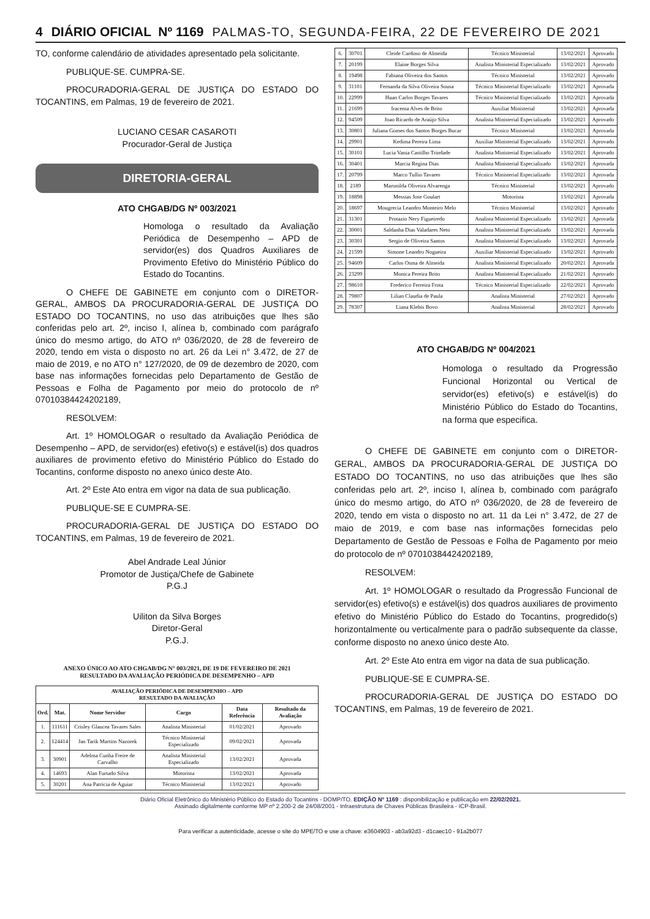4 DIÁRIO OFICIAL Nº 1169 PALMAS-TO, SEGUNDA-FEIRA, 22 DE FEVEREIRO DE 2021
TO, conforme calendário de atividades apresentado pela solicitante.
PUBLIQUE-SE. CUMPRA-SE.
PROCURADORIA-GERAL DE JUSTIÇA DO ESTADO DO TOCANTINS, em Palmas, 19 de fevereiro de 2021.
LUCIANO CESAR CASAROTI
Procurador-Geral de Justiça
DIRETORIA-GERAL
ATO CHGAB/DG Nº 003/2021
Homologa o resultado da Avaliação Periódica de Desempenho – APD de servidor(es) dos Quadros Auxiliares de Provimento Efetivo do Ministério Público do Estado do Tocantins.
O CHEFE DE GABINETE em conjunto com o DIRETOR-GERAL, AMBOS DA PROCURADORIA-GERAL DE JUSTIÇA DO ESTADO DO TOCANTINS, no uso das atribuições que lhes são conferidas pelo art. 2º, inciso I, alínea b, combinado com parágrafo único do mesmo artigo, do ATO nº 036/2020, de 28 de fevereiro de 2020, tendo em vista o disposto no art. 26 da Lei n° 3.472, de 27 de maio de 2019, e no ATO n° 127/2020, de 09 de dezembro de 2020, com base nas informações fornecidas pelo Departamento de Gestão de Pessoas e Folha de Pagamento por meio do protocolo de nº 07010384424202189,
RESOLVEM:
Art. 1º HOMOLOGAR o resultado da Avaliação Periódica de Desempenho – APD, de servidor(es) efetivo(s) e estável(is) dos quadros auxiliares de provimento efetivo do Ministério Público do Estado do Tocantins, conforme disposto no anexo único deste Ato.
Art. 2º Este Ato entra em vigor na data de sua publicação.
PUBLIQUE-SE E CUMPRA-SE.
PROCURADORIA-GERAL DE JUSTIÇA DO ESTADO DO TOCANTINS, em Palmas, 19 de fevereiro de 2021.
Abel Andrade Leal Júnior
Promotor de Justiça/Chefe de Gabinete
P.G.J
Uiliton da Silva Borges
Diretor-Geral
P.G.J.
ANEXO ÚNICO AO ATO CHGAB/DG N° 003/2021, DE 19 DE FEVEREIRO DE 2021
RESULTADO DA AVALIAÇÃO PERIÓDICA DE DESEMPENHO – APD
| AVALIAÇÃO PERIÓDICA DE DESEMPENHO – APD RESULTADO DA AVALIAÇÃO | | | | | |
| --- | --- | --- | --- | --- | --- |
| Ord. | Mat. | Nome Servidor | Cargo | Data Referência | Resultado da Avaliação |
| 1. | 111611 | Crisley Glaucea Tavares Sales | Analista Ministerial | 01/02/2021 | Aprovado |
| 2. | 124414 | Jan Tarik Martins Nazorek | Técnico Ministerial Especializado | 09/02/2021 | Aprovada |
| 3. | 30901 | Adelma Cunha Freire de Carvalho | Analista Ministerial Especializado | 13/02/2021 | Aprovada |
| 4. | 14693 | Alan Furtado Silva | Motorista | 13/02/2021 | Aprovada |
| 5. | 30201 | Ana Patricia de Aguiar | Técnico Ministerial | 13/02/2021 | Aprovado |
| 6. | 30701 | Cleide Cardoso de Almeida | Técnico Ministerial | 13/02/2021 | Aprovado |
| 7. | 20199 | Elaine Borges Silva | Analista Ministerial Especializado | 13/02/2021 | Aprovado |
| 8. | 19498 | Fabiana Oliveira dos Santos | Técnico Ministerial | 13/02/2021 | Aprovado |
| 9. | 31101 | Fernanda da Silva Oliveira Sousa | Técnico Ministerial Especializado | 13/02/2021 | Aprovada |
| 10. | 22999 | Huan Carlos Borges Tavares | Técnico Ministerial Especializado | 13/02/2021 | Aprovada |
| 11. | 21699 | Iracema Alves de Brito | Auxiliar Ministerial | 13/02/2021 | Aprovada |
| 12. | 94509 | Joao Ricardo de Araújo Silva | Analista Ministerial Especializado | 13/02/2021 | Aprovado |
| 13. | 30801 | Juliana Gomes dos Santos Borges Bucar | Técnico Ministerial | 13/02/2021 | Aprovada |
| 14. | 29901 | Kedima Pereira Lima | Auxiliar Ministerial Especializado | 13/02/2021 | Aprovado |
| 15. | 30101 | Lucia Vania Castilho Trindade | Analista Ministerial Especializado | 13/02/2021 | Aprovado |
| 16. | 30401 | Marcia Regina Dias | Analista Ministerial Especializado | 13/02/2021 | Aprovada |
| 17. | 20799 | Marco Tullio Tavares | Técnico Ministerial Especializado | 13/02/2021 | Aprovada |
| 18. | 2189 | Maronilda Oliveira Alvarenga | Técnico Ministerial | 13/02/2021 | Aprovado |
| 19. | 18898 | Messias Jose Goulart | Motorista | 13/02/2021 | Aprovada |
| 20. | 18697 | Mougrecia Leandro Monteiro Melo | Técnico Ministerial | 13/02/2021 | Aprovado |
| 21. | 31301 | Protazio Nery Figueiredo | Analista Ministerial Especializado | 13/02/2021 | Aprovada |
| 22. | 30001 | Saldanha Dias Valadares Neto | Analista Ministerial Especializado | 13/02/2021 | Aprovada |
| 23. | 30301 | Sergio de Oliveira Santos | Analista Ministerial Especializado | 13/02/2021 | Aprovada |
| 24. | 21599 | Simone Leandro Nogueira | Auxiliar Ministerial Especializado | 13/02/2021 | Aprovado |
| 25. | 94609 | Carlos Osma de Almeida | Analista Ministerial Especializado | 20/02/2021 | Aprovada |
| 26. | 23299 | Monica Pereira Brito | Analista Ministerial Especializado | 21/02/2021 | Aprovado |
| 27. | 98610 | Frederico Ferreira Frota | Técnico Ministerial Especializado | 22/02/2021 | Aprovado |
| 28. | 79807 | Lilian Claudia de Paula | Analista Ministerial | 27/02/2021 | Aprovado |
| 29. | 78307 | Liana Klebis Bovo | Analista Ministerial | 28/02/2021 | Aprovado |
ATO CHGAB/DG Nº 004/2021
Homologa o resultado da Progressão Funcional Horizontal ou Vertical de servidor(es) efetivo(s) e estável(is) do Ministério Público do Estado do Tocantins, na forma que especifica.
O CHEFE DE GABINETE em conjunto com o DIRETOR-GERAL, AMBOS DA PROCURADORIA-GERAL DE JUSTIÇA DO ESTADO DO TOCANTINS, no uso das atribuições que lhes são conferidas pelo art. 2º, inciso I, alínea b, combinado com parágrafo único do mesmo artigo, do ATO nº 036/2020, de 28 de fevereiro de 2020, tendo em vista o disposto no art. 11 da Lei n° 3.472, de 27 de maio de 2019, e com base nas informações fornecidas pelo Departamento de Gestão de Pessoas e Folha de Pagamento por meio do protocolo de nº 07010384424202189,
RESOLVEM:
Art. 1º HOMOLOGAR o resultado da Progressão Funcional de servidor(es) efetivo(s) e estável(is) dos quadros auxiliares de provimento efetivo do Ministério Público do Estado do Tocantins, progredido(s) horizontalmente ou verticalmente para o padrão subsequente da classe, conforme disposto no anexo único deste Ato.
Art. 2º Este Ato entra em vigor na data de sua publicação.
PUBLIQUE-SE E CUMPRA-SE.
PROCURADORIA-GERAL DE JUSTIÇA DO ESTADO DO TOCANTINS, em Palmas, 19 de fevereiro de 2021.
Diário Oficial Eletrônico do Ministério Público do Estado do Tocantins - DOMP/TO. EDIÇÃO Nº 1169 : disponibilização e publicação em 22/02/2021.
Assinado digitalmente conforme MP nº 2.200-2 de 24/08/2001 - Infraestrutura de Chaves Públicas Brasileira - ICP-Brasil.
Para verificar a autenticidade, acesse o site do MPE/TO e use a chave: e3604903 - ab3a92d3 - d1caec10 - 91a2b077